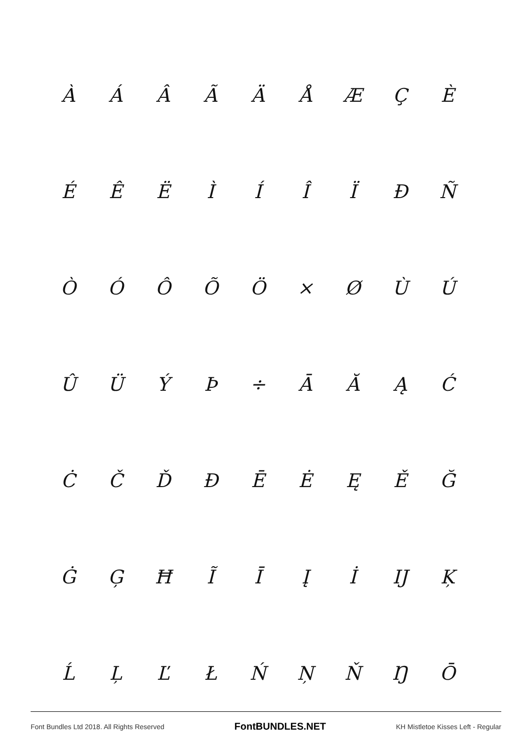| À | Á | Â | Ã | Ä | Å | Æ | Ç | È |
| É | Ê | Ë | Ì | Í | Î | Ï | Ð | Ñ |
| Ò | Ó | Ô | Õ | Ö | × | Ø | Ù | Ú |
| Û | Ü | Ý | Þ | ÷ | Ā | Ă | Ą | Ć |
| Ċ | Č | Ď | Đ | Ē | Ė | Ę | Ě | Ğ |
| Ġ | Ģ | Ħ | Ĩ | Ī | Į | İ | Ĳ | Ķ |
| Ĺ | Ļ | Ľ | Ł | Ń | Ņ | Ň | Ŋ | Ō |
Font Bundles Ltd 2018. All Rights Reserved FontBUNDLES.NET KH Mistletoe Kisses Left - Regular